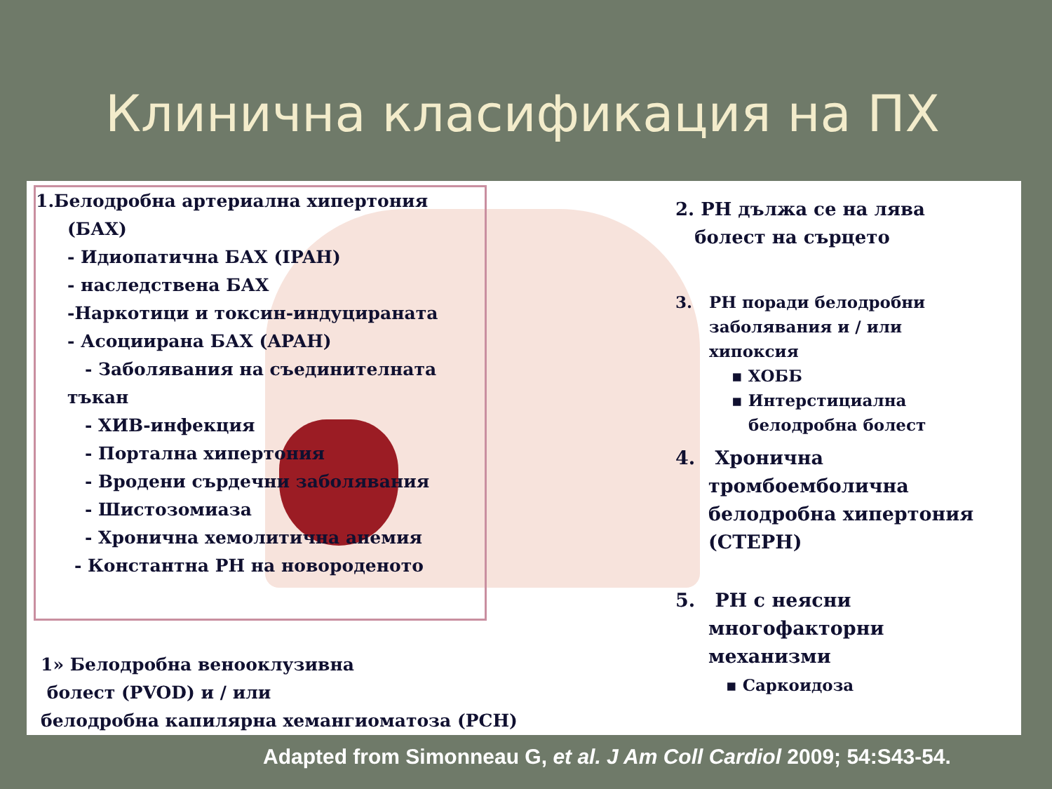Клинична класификация на ПХ
1.Белодробна артериална хипертония
(БАХ)
- Идиопатична БАХ (IPAH)
- наследствена БАХ
-Наркотици и токсин-индуцираната
- Асоциирана БАХ (APAH)
- Заболявания на съединителната
тъкан
- ХИВ-инфекция
- Портална хипертония
- Вродени сърдечни заболявания
- Шистозомиаза
- Хронична хемолитична анемия
- Константна PH на новороденото
2. PH дължа се на лява
болест на сърцето
3. PH поради белодробни
заболявания и / или
хипоксия
▪ ХОББ
▪ Интерстициална
белодробна болест
4. Хронична
тромбоемболична
белодробна хипертония
(CTEPH)
5. PH с неясни
многофакторни
механизми
▪ Саркоидоза
1» Белодробна венооклузивна
болест (PVOD) и / или
белодробна капилярна хемангиоматоза (PCH)
Adapted from Simonneau G, et al. J Am Coll Cardiol 2009; 54:S43-54.